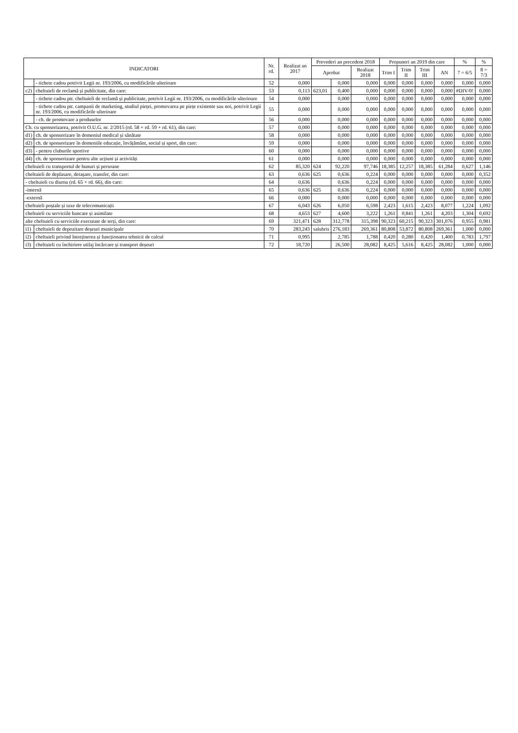| INDICATORI | | Nr. rd. | Realizat an 2017 | Prevederi an precedent 2018 | | | Propuneri an 2019 din care | | | | % | % |
| --- | --- | --- | --- | --- | --- | --- | --- | --- | --- | --- | --- | --- |
| | | | | Aprobat | | Realizat 2018 | Trim I | Trim II | Trim III | AN | 7 = 6/5 | 8 = 7/3 |
| | - tichete cadou potrivit Legii nr. 193/2006, cu modificările ulterioare | 52 | 0,000 | | 0,000 | 0,000 | 0,000 | 0,000 | 0,000 | 0,000 | 0,000 | 0,000 |
| c2) | cheltuieli de reclamă și publicitate, din care: | 53 | 0,113 | 623,01 | 0,400 | 0,000 | 0,000 | 0,000 | 0,000 | 0,000 | #DIV/0! | 0,000 |
| | - tichete cadou ptr. cheltuieli de reclamă și publicitate, potrivit Legii nr. 193/2006, cu modificările ulterioare | 54 | 0,000 | | 0,000 | 0,000 | 0,000 | 0,000 | 0,000 | 0,000 | 0,000 | 0,000 |
| | - tichete cadou ptr. campanii de marketing, studiul pieței, promovarea pe piețe existente sau noi, potrivit Legii nr. 193/2006, cu modificările ulterioare | 55 | 0,000 | | 0,000 | 0,000 | 0,000 | 0,000 | 0,000 | 0,000 | 0,000 | 0,000 |
| | - ch. de promovare a produselor | 56 | 0,000 | | 0,000 | 0,000 | 0,000 | 0,000 | 0,000 | 0,000 | 0,000 | 0,000 |
| Ch. cu sponsorizarea, potrivit O.U.G. nr. 2/2015 (rd. 58 + rd. 59 + rd. 61), din care: | | 57 | 0,000 | | 0,000 | 0,000 | 0,000 | 0,000 | 0,000 | 0,000 | 0,000 | 0,000 |
| d1) | ch. de sponsorizare în domeniul medical și sănătate | 58 | 0,000 | | 0,000 | 0,000 | 0,000 | 0,000 | 0,000 | 0,000 | 0,000 | 0,000 |
| d2) | ch. de sponsorizare în domeniile educație, învățământ, social și sport, din care: | 59 | 0,000 | | 0,000 | 0,000 | 0,000 | 0,000 | 0,000 | 0,000 | 0,000 | 0,000 |
| d3) | - pentru cluburile sportive | 60 | 0,000 | | 0,000 | 0,000 | 0,000 | 0,000 | 0,000 | 0,000 | 0,000 | 0,000 |
| d4) | ch. de sponsorizare pentru alte acțiuni și activități | 61 | 0,000 | | 0,000 | 0,000 | 0,000 | 0,000 | 0,000 | 0,000 | 0,000 | 0,000 |
| cheltuieli cu transportul de bunuri și persoane | | 62 | 85,320 | 624 | 92,220 | 97,746 | 18,385 | 12,257 | 18,385 | 61,284 | 0,627 | 1,146 |
| cheltuieli de deplasare, detașare, transfer, din care: | | 63 | 0,636 | 625 | 0,636 | 0,224 | 0,000 | 0,000 | 0,000 | 0,000 | 0,000 | 0,352 |
| - cheltuieli cu diurna (rd. 65 + rd. 66), din care: | | 64 | 0,636 | | 0,636 | 0,224 | 0,000 | 0,000 | 0,000 | 0,000 | 0,000 | 0,000 |
| -internă | | 65 | 0,636 | 625 | 0,636 | 0,224 | 0,000 | 0,000 | 0,000 | 0,000 | 0,000 | 0,000 |
| -externă | | 66 | 0,000 | | 0,000 | 0,000 | 0,000 | 0,000 | 0,000 | 0,000 | 0,000 | 0,000 |
| cheltuieli poștale și taxe de telecomunicații | | 67 | 6,043 | 626 | 6,050 | 6,598 | 2,423 | 1,615 | 2,423 | 8,077 | 1,224 | 1,092 |
| cheltuieli cu serviciile bancare și asimilate | | 68 | 4,653 | 627 | 4,600 | 3,222 | 1,261 | 0,841 | 1,261 | 4,203 | 1,304 | 0,692 |
| alte cheltuieli cu serviciile executate de terți, din care: | | 69 | 321,471 | 628 | 312,778 | 315,398 | 90,323 | 60,215 | 90,323 | 301,076 | 0,955 | 0,981 |
| i1) | cheltuieli de depozitare deșeuri municipale | 70 | 283,243 | salubris | 276,183 | 269,361 | 80,808 | 53,872 | 80,808 | 269,361 | 1,000 | 0,000 |
| i2) | cheltuieli privind întreținerea și funcționarea tehnicii de calcul | 71 | 0,995 | | 2,785 | 1,788 | 0,420 | 0,280 | 0,420 | 1,400 | 0,783 | 1,797 |
| i3) | cheltuieli cu închiriere utilaj încărcare și transport deșeuri | 72 | 18,720 | | 26,500 | 28,082 | 8,425 | 5,616 | 8,425 | 28,082 | 1,000 | 0,000 |